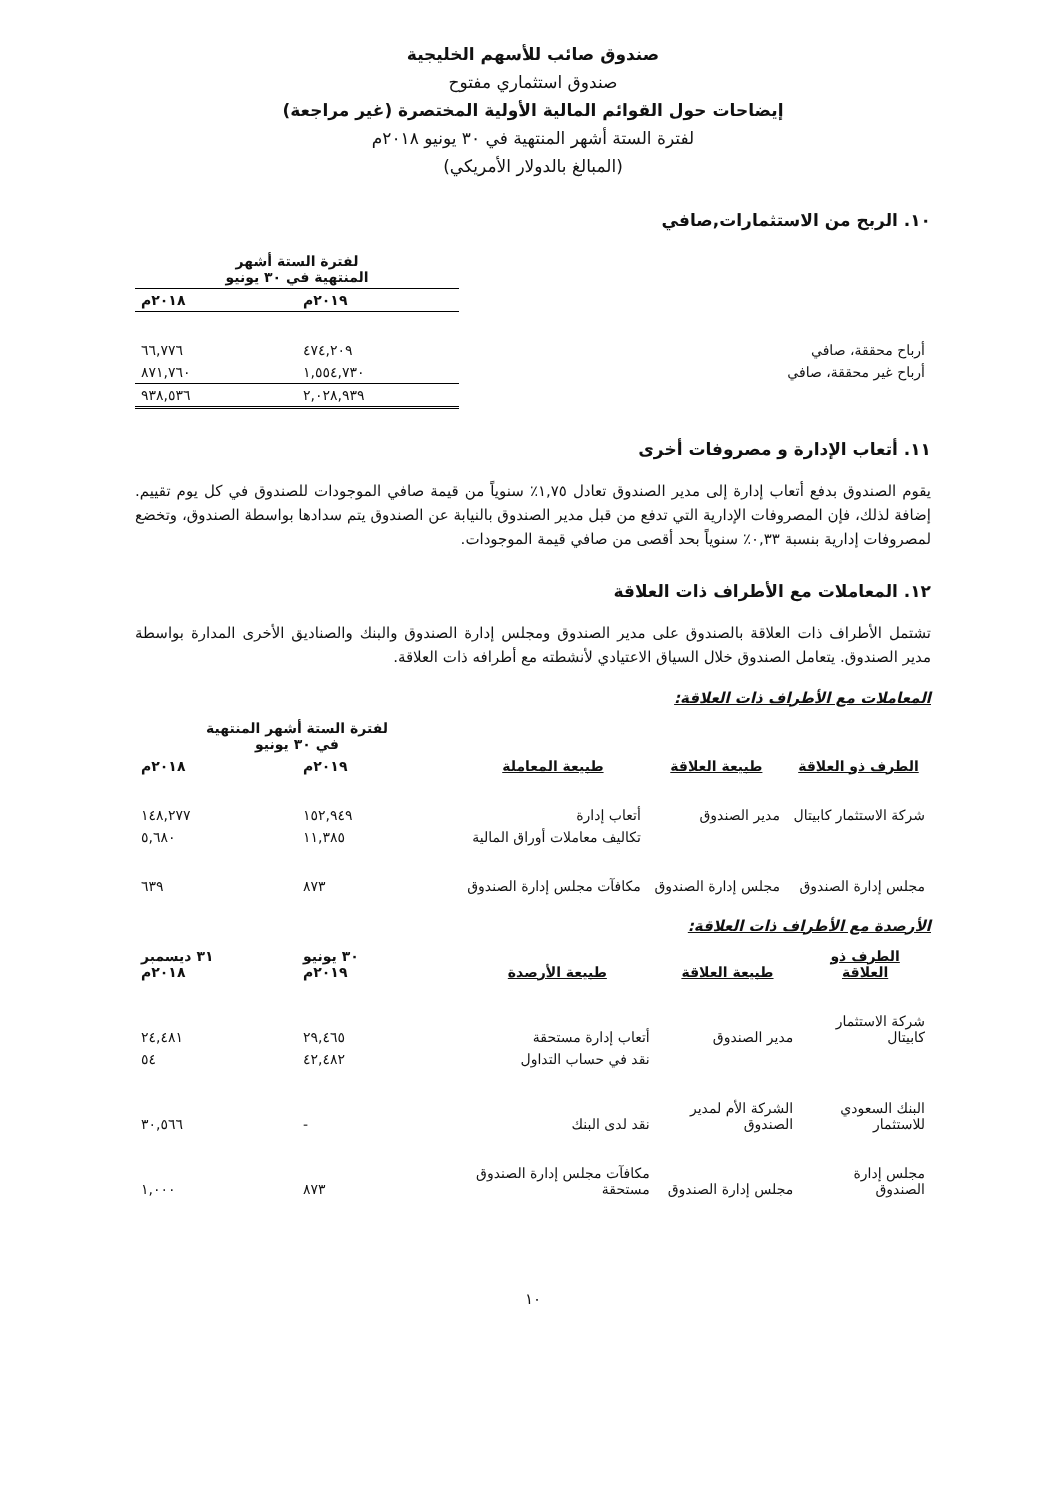صندوق صائب للأسهم الخليجية
صندوق استثماري مفتوح
إيضاحات حول القوائم المالية الأولية المختصرة (غير مراجعة)
لفترة الستة أشهر المنتهية في ٣٠ يونيو ٢٠١٨م
(المبالغ بالدولار الأمريكي)
١٠. الربح من الاستثمارات,صافي
| | لفترة الستة أشهر المنتهية في ٣٠ يونيو | |
| --- | --- | --- |
| | ٢٠١٩م | ٢٠١٨م |
| أرباح محققة، صافي | ٤٧٤,٢٠٩ | ٦٦,٧٧٦ |
| أرباح غير محققة، صافي | ١,٥٥٤,٧٣٠ | ٨٧١,٧٦٠ |
| | ٢,٠٢٨,٩٣٩ | ٩٣٨,٥٣٦ |
١١. أتعاب الإدارة و مصروفات أخرى
يقوم الصندوق بدفع أتعاب إدارة إلى مدير الصندوق تعادل ١,٧٥٪ سنوياً من قيمة صافي الموجودات للصندوق في كل يوم تقييم. إضافة لذلك، فإن المصروفات الإدارية التي تدفع من قبل مدير الصندوق بالنيابة عن الصندوق يتم سدادها بواسطة الصندوق، وتخضع لمصروفات إدارية بنسبة ٠,٣٣٪ سنوياً بحد أقصى من صافي قيمة الموجودات.
١٢. المعاملات مع الأطراف ذات العلاقة
تشتمل الأطراف ذات العلاقة بالصندوق على مدير الصندوق ومجلس إدارة الصندوق والبنك والصناديق الأخرى المدارة بواسطة مدير الصندوق. يتعامل الصندوق خلال السياق الاعتيادي لأنشطته مع أطرافه ذات العلاقة.
المعاملات مع الأطراف ذات العلاقة:
| | | | لفترة الستة أشهر المنتهية في ٣٠ يونيو | |
| --- | --- | --- | --- | --- |
| الطرف ذو العلاقة | طبيعة العلاقة | طبيعة المعاملة | ٢٠١٩م | ٢٠١٨م |
| شركة الاستثمار كابيتال | مدير الصندوق | أتعاب إدارة | ١٥٢,٩٤٩ | ١٤٨,٢٧٧ |
| | | تكاليف معاملات أوراق المالية | ١١,٣٨٥ | ٥,٦٨٠ |
| مجلس إدارة الصندوق | مجلس إدارة الصندوق | مكافآت مجلس إدارة الصندوق | ٨٧٣ | ٦٣٩ |
الأرصدة مع الأطراف ذات العلاقة:
| الطرف ذو العلاقة | طبيعة العلاقة | طبيعة الأرصدة | ٣٠ يونيو ٢٠١٩م | ٣١ ديسمبر ٢٠١٨م |
| --- | --- | --- | --- | --- |
| شركة الاستثمار كابيتال | مدير الصندوق | أتعاب إدارة مستحقة | ٢٩,٤٦٥ | ٢٤,٤٨١ |
| | | نقد في حساب التداول | ٤٢,٤٨٢ | ٥٤ |
| البنك السعودي للاستثمار | الشركة الأم لمدير الصندوق | نقد لدى البنك | - | ٣٠,٥٦٦ |
| مجلس إدارة الصندوق | مجلس إدارة الصندوق | مكافآت مجلس إدارة الصندوق مستحقة | ٨٧٣ | ١,٠٠٠ |
١٠